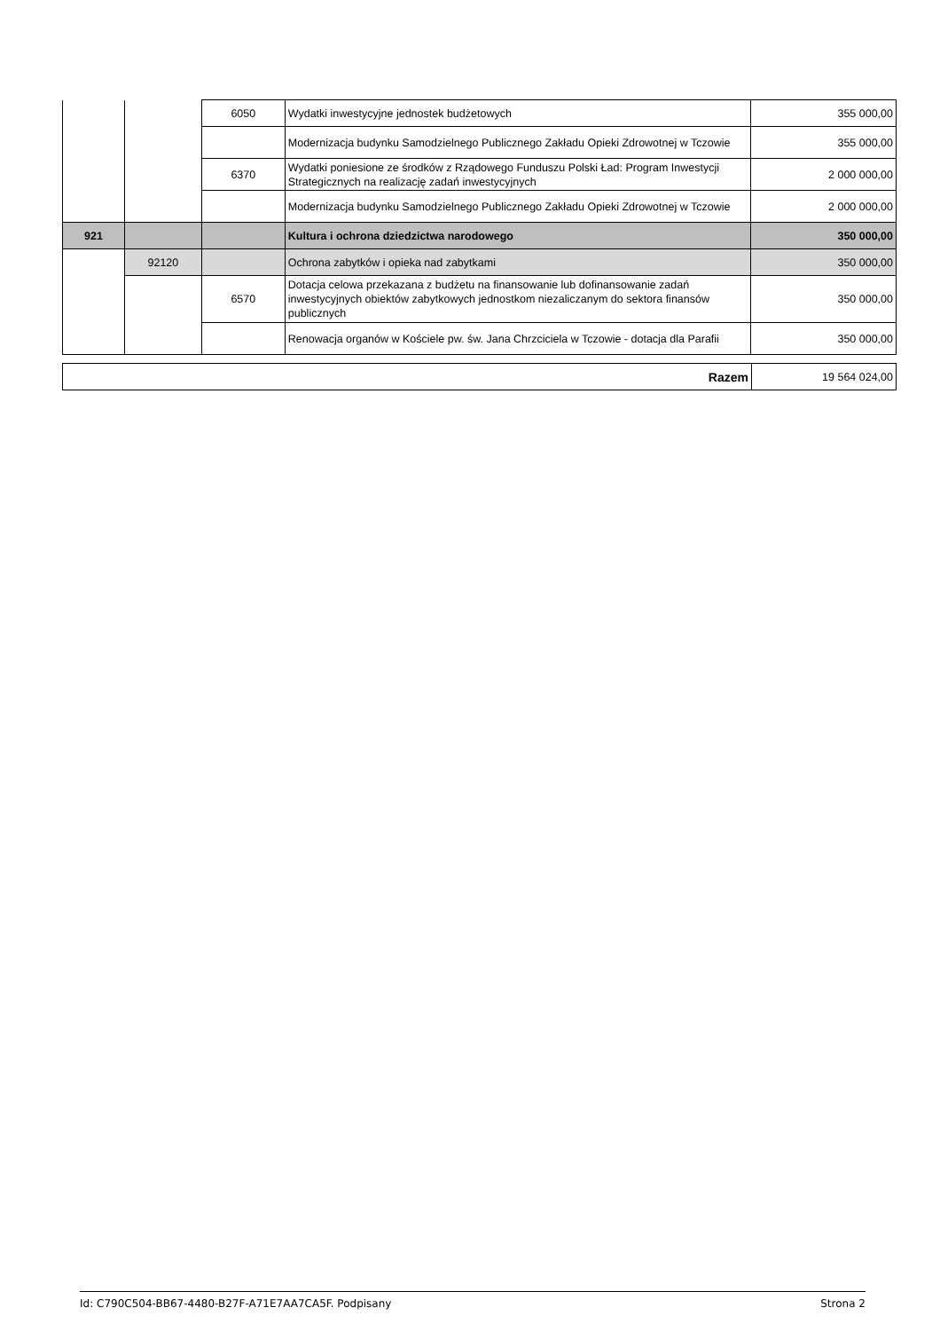| | | 6050 | Wydatki inwestycyjne jednostek budżetowych | 355 000,00 |
| | | | Modernizacja budynku Samodzielnego Publicznego Zakładu Opieki Zdrowotnej w Tczowie | 355 000,00 |
| | | 6370 | Wydatki poniesione ze środków z Rządowego Funduszu Polski Ład: Program Inwestycji Strategicznych na realizację zadań inwestycyjnych | 2 000 000,00 |
| | | | Modernizacja budynku Samodzielnego Publicznego Zakładu Opieki Zdrowotnej w Tczowie | 2 000 000,00 |
| 921 | | | Kultura i ochrona dziedzictwa narodowego | 350 000,00 |
| | 92120 | | Ochrona zabytków i opieka nad zabytkami | 350 000,00 |
| | | 6570 | Dotacja celowa przekazana z budżetu na finansowanie lub dofinansowanie zadań inwestycyjnych obiektów zabytkowych jednostkom niezaliczanym do sektora finansów publicznych | 350 000,00 |
| | | | Renowacja organów w Kościele pw. św. Jana Chrzciciela w Tczowie - dotacja dla Parafii | 350 000,00 |
| Razem | 19 564 024,00 |
Id: C790C504-BB67-4480-B27F-A71E7AA7CA5F. Podpisany Strona 2